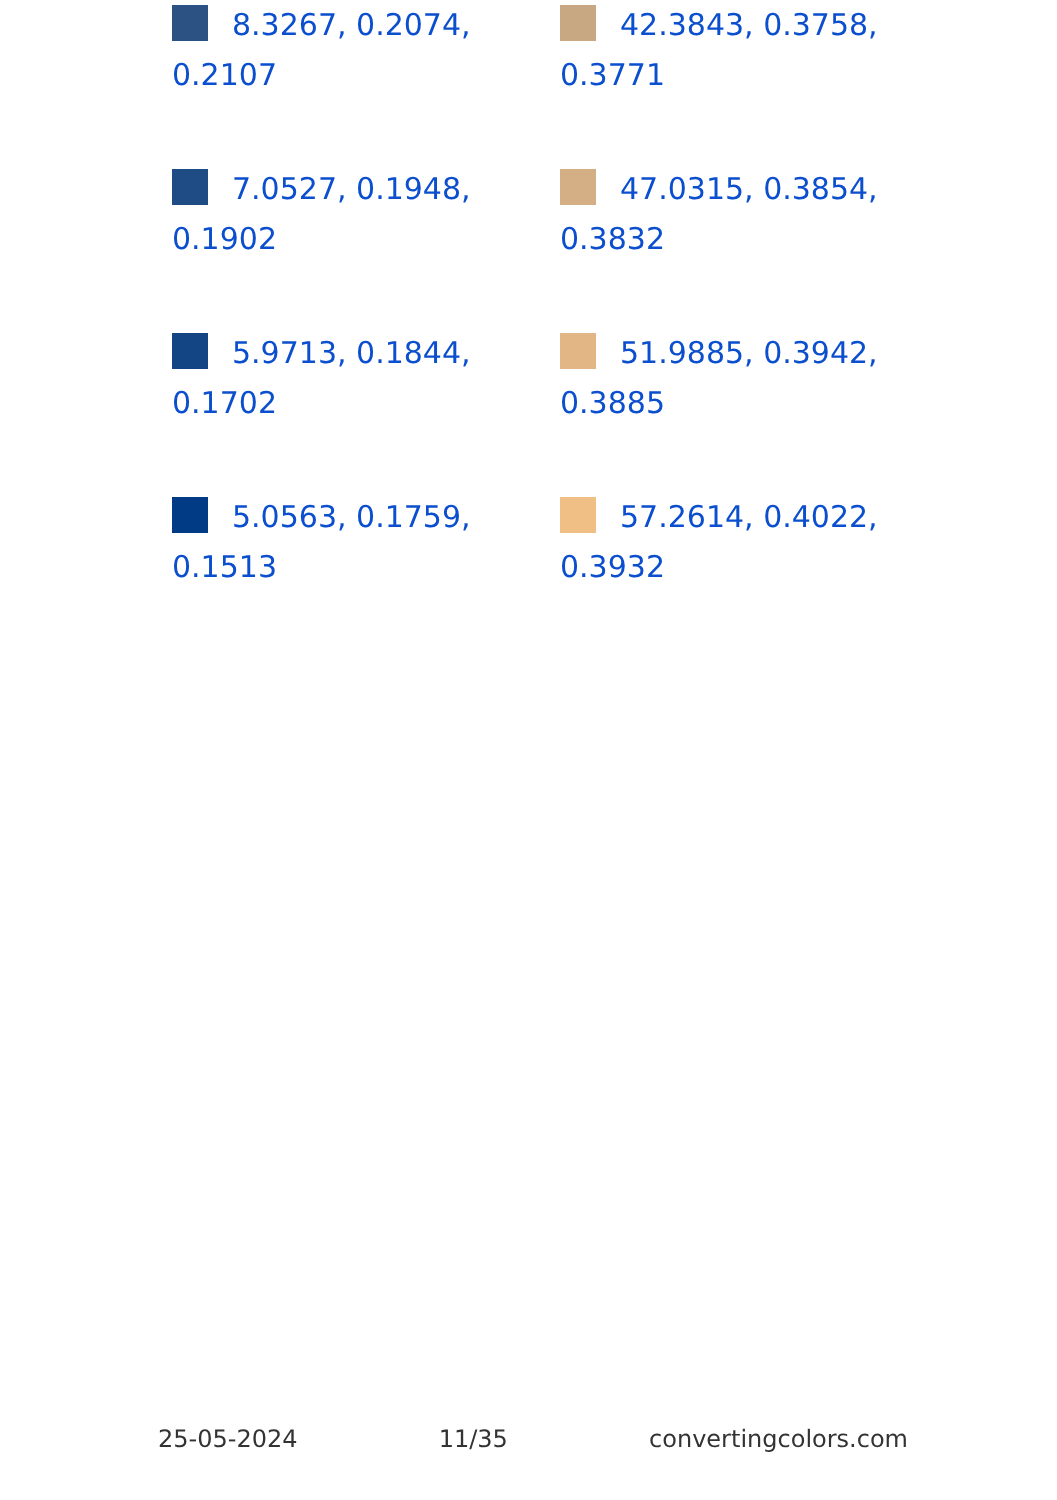8.3267, 0.2074, 0.2107
42.3843, 0.3758, 0.3771
7.0527, 0.1948, 0.1902
47.0315, 0.3854, 0.3832
5.9713, 0.1844, 0.1702
51.9885, 0.3942, 0.3885
5.0563, 0.1759, 0.1513
57.2614, 0.4022, 0.3932
25-05-2024 11/35 convertingcolors.com